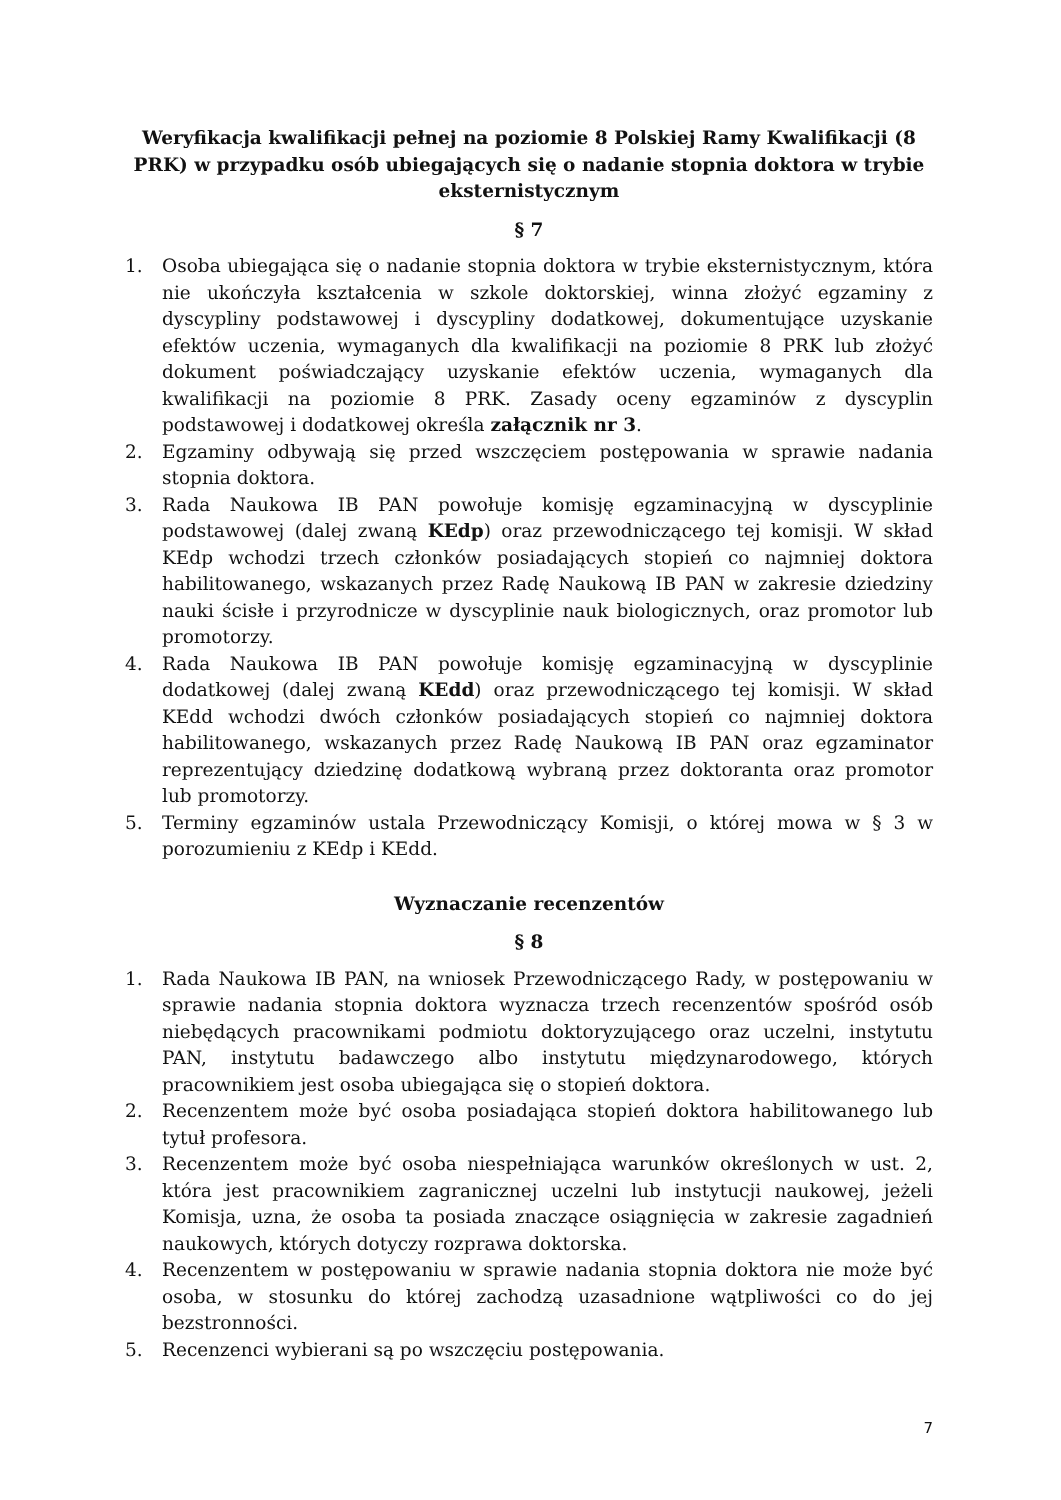Weryfikacja kwalifikacji pełnej na poziomie 8 Polskiej Ramy Kwalifikacji (8 PRK) w przypadku osób ubiegających się o nadanie stopnia doktora w trybie eksternistycznym
§ 7
1. Osoba ubiegająca się o nadanie stopnia doktora w trybie eksternistycznym, która nie ukończyła kształcenia w szkole doktorskiej, winna złożyć egzaminy z dyscypliny podstawowej i dyscypliny dodatkowej, dokumentujące uzyskanie efektów uczenia, wymaganych dla kwalifikacji na poziomie 8 PRK lub złożyć dokument poświadczający uzyskanie efektów uczenia, wymaganych dla kwalifikacji na poziomie 8 PRK. Zasady oceny egzaminów z dyscyplin podstawowej i dodatkowej określa załącznik nr 3.
2. Egzaminy odbywają się przed wszczęciem postępowania w sprawie nadania stopnia doktora.
3. Rada Naukowa IB PAN powołuje komisję egzaminacyjną w dyscyplinie podstawowej (dalej zwaną KEdp) oraz przewodniczącego tej komisji. W skład KEdp wchodzi trzech członków posiadających stopień co najmniej doktora habilitowanego, wskazanych przez Radę Naukową IB PAN w zakresie dziedziny nauki ścisłe i przyrodnicze w dyscyplinie nauk biologicznych, oraz promotor lub promotorzy.
4. Rada Naukowa IB PAN powołuje komisję egzaminacyjną w dyscyplinie dodatkowej (dalej zwaną KEdd) oraz przewodniczącego tej komisji. W skład KEdd wchodzi dwóch członków posiadających stopień co najmniej doktora habilitowanego, wskazanych przez Radę Naukową IB PAN oraz egzaminator reprezentujący dziedzinę dodatkową wybraną przez doktoranta oraz promotor lub promotorzy.
5. Terminy egzaminów ustala Przewodniczący Komisji, o której mowa w § 3 w porozumieniu z KEdp i KEdd.
Wyznaczanie recenzentów
§ 8
1. Rada Naukowa IB PAN, na wniosek Przewodniczącego Rady, w postępowaniu w sprawie nadania stopnia doktora wyznacza trzech recenzentów spośród osób niebędących pracownikami podmiotu doktoryzującego oraz uczelni, instytutu PAN, instytutu badawczego albo instytutu międzynarodowego, których pracownikiem jest osoba ubiegająca się o stopień doktora.
2. Recenzentem może być osoba posiadająca stopień doktora habilitowanego lub tytuł profesora.
3. Recenzentem może być osoba niespełniająca warunków określonych w ust. 2, która jest pracownikiem zagranicznej uczelni lub instytucji naukowej, jeżeli Komisja, uzna, że osoba ta posiada znaczące osiągnięcia w zakresie zagadnień naukowych, których dotyczy rozprawa doktorska.
4. Recenzentem w postępowaniu w sprawie nadania stopnia doktora nie może być osoba, w stosunku do której zachodzą uzasadnione wątpliwości co do jej bezstronności.
5. Recenzenci wybierani są po wszczęciu postępowania.
7